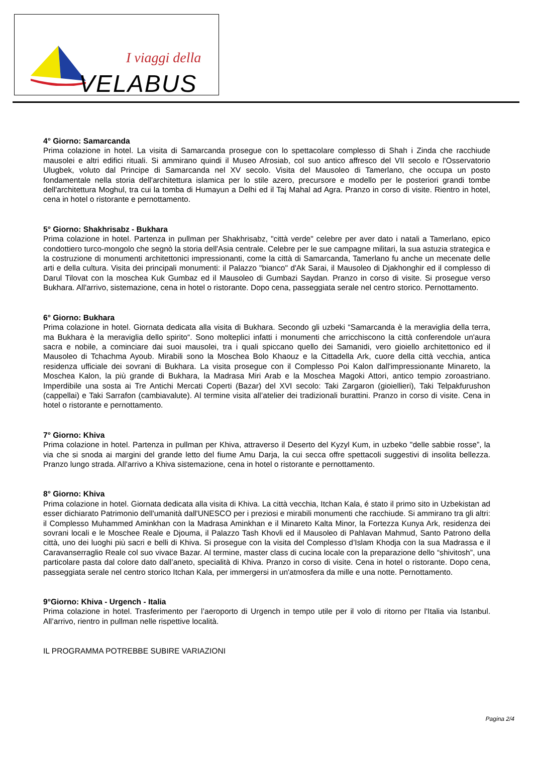I viaggi della
VELABUS
4° Giorno: Samarcanda
Prima colazione in hotel. La visita di Samarcanda prosegue con lo spettacolare complesso di Shah i Zinda che racchiude mausolei e altri edifici rituali. Si ammirano quindi il Museo Afrosiab, col suo antico affresco del VII secolo e l'Osservatorio Ulugbek, voluto dal Principe di Samarcanda nel XV secolo. Visita del Mausoleo di Tamerlano, che occupa un posto fondamentale nella storia dell'architettura islamica per lo stile azero, precursore e modello per le posteriori grandi tombe dell'architettura Moghul, tra cui la tomba di Humayun a Delhi ed il Taj Mahal ad Agra. Pranzo in corso di visite. Rientro in hotel, cena in hotel o ristorante e pernottamento.
5° Giorno: Shakhrisabz - Bukhara
Prima colazione in hotel. Partenza in pullman per Shakhrisabz, "città verde" celebre per aver dato i natali a Tamerlano, epico condottiero turco-mongolo che segnò la storia dell'Asia centrale. Celebre per le sue campagne militari, la sua astuzia strategica e la costruzione di monumenti architettonici impressionanti, come la città di Samarcanda, Tamerlano fu anche un mecenate delle arti e della cultura. Visita dei principali monumenti: il Palazzo "bianco" d'Ak Sarai, il Mausoleo di Djakhonghir ed il complesso di Darul Tilovat con la moschea Kuk Gumbaz ed il Mausoleo di Gumbazi Saydan. Pranzo in corso di visite. Si prosegue verso Bukhara. All'arrivo, sistemazione, cena in hotel o ristorante. Dopo cena, passeggiata serale nel centro storico. Pernottamento.
6° Giorno: Bukhara
Prima colazione in hotel. Giornata dedicata alla visita di Bukhara. Secondo gli uzbeki “Samarcanda è la meraviglia della terra, ma Bukhara è la meraviglia dello spirito“. Sono molteplici infatti i monumenti che arricchiscono la città conferendole un'aura sacra e nobile, a cominciare dai suoi mausolei, tra i quali spiccano quello dei Samanidi, vero gioiello architettonico ed il Mausoleo di Tchachma Ayoub. Mirabili sono la Moschea Bolo Khaouz e la Cittadella Ark, cuore della città vecchia, antica residenza ufficiale dei sovrani di Bukhara. La visita prosegue con il Complesso Poi Kalon dall'impressionante Minareto, la Moschea Kalon, la più grande di Bukhara, la Madrasa Miri Arab e la Moschea Magoki Attori, antico tempio zoroastriano. Imperdibile una sosta ai Tre Antichi Mercati Coperti (Bazar) del XVI secolo: Taki Zargaron (gioiellieri), Taki Telpakfurushon (cappellai) e Taki Sarrafon (cambiavalute). Al termine visita all’atelier dei tradizionali burattini. Pranzo in corso di visite. Cena in hotel o ristorante e pernottamento.
7° Giorno: Khiva
Prima colazione in hotel. Partenza in pullman per Khiva, attraverso il Deserto del Kyzyl Kum, in uzbeko "delle sabbie rosse”, la via che si snoda ai margini del grande letto del fiume Amu Darja, la cui secca offre spettacoli suggestivi di insolita bellezza. Pranzo lungo strada. All'arrivo a Khiva sistemazione, cena in hotel o ristorante e pernottamento.
8° Giorno: Khiva
Prima colazione in hotel. Giornata dedicata alla visita di Khiva. La città vecchia, Itchan Kala, é stato il primo sito in Uzbekistan ad esser dichiarato Patrimonio dell'umanità dall'UNESCO per i preziosi e mirabili monumenti che racchiude. Si ammirano tra gli altri: il Complesso Muhammed Aminkhan con la Madrasa Aminkhan e il Minareto Kalta Minor, la Fortezza Kunya Ark, residenza dei sovrani locali e le Moschee Reale e Djouma, il Palazzo Tash Khovli ed il Mausoleo di Pahlavan Mahmud, Santo Patrono della città, uno dei luoghi più sacri e belli di Khiva. Si prosegue con la visita del Complesso d’Islam Khodja con la sua Madrassa e il Caravanserraglio Reale col suo vivace Bazar. Al termine, master class di cucina locale con la preparazione dello “shivitosh”, una particolare pasta dal colore dato dall’aneto, specialità di Khiva. Pranzo in corso di visite. Cena in hotel o ristorante. Dopo cena, passeggiata serale nel centro storico Itchan Kala, per immergersi in un'atmosfera da mille e una notte. Pernottamento.
9°Giorno: Khiva - Urgench - Italia
Prima colazione in hotel. Trasferimento per l’aeroporto di Urgench in tempo utile per il volo di ritorno per l'Italia via Istanbul. All’arrivo, rientro in pullman nelle rispettive località.
IL PROGRAMMA POTREBBE SUBIRE VARIAZIONI
Pagina 2/4